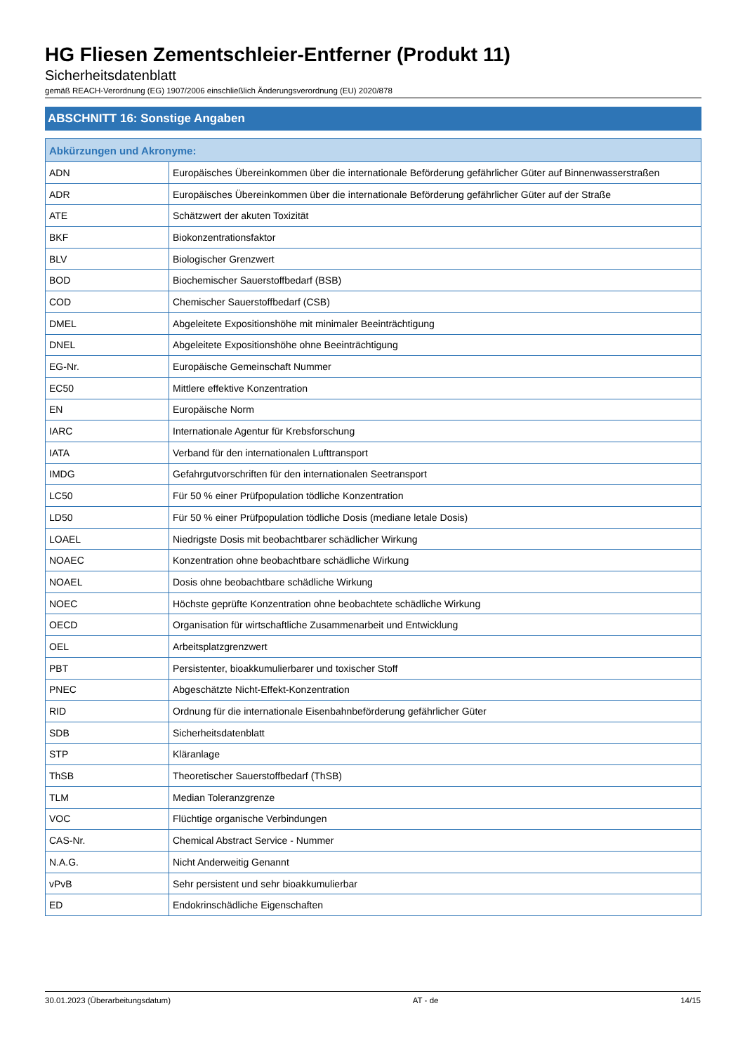HG Fliesen Zementschleier-Entferner (Produkt 11)
Sicherheitsdatenblatt
gemäß REACH-Verordnung (EG) 1907/2006 einschließlich Änderungsverordnung (EU) 2020/878
ABSCHNITT 16: Sonstige Angaben
| Abkürzungen und Akronyme: | |
| --- | --- |
| ADN | Europäisches Übereinkommen über die internationale Beförderung gefährlicher Güter auf Binnenwasserstraßen |
| ADR | Europäisches Übereinkommen über die internationale Beförderung gefährlicher Güter auf der Straße |
| ATE | Schätzwert der akuten Toxizität |
| BKF | Biokonzentrationsfaktor |
| BLV | Biologischer Grenzwert |
| BOD | Biochemischer Sauerstoffbedarf (BSB) |
| COD | Chemischer Sauerstoffbedarf (CSB) |
| DMEL | Abgeleitete Expositionshöhe mit minimaler Beeinträchtigung |
| DNEL | Abgeleitete Expositionshöhe ohne Beeinträchtigung |
| EG-Nr. | Europäische Gemeinschaft Nummer |
| EC50 | Mittlere effektive Konzentration |
| EN | Europäische Norm |
| IARC | Internationale Agentur für Krebsforschung |
| IATA | Verband für den internationalen Lufttransport |
| IMDG | Gefahrgutvorschriften für den internationalen Seetransport |
| LC50 | Für 50 % einer Prüfpopulation tödliche Konzentration |
| LD50 | Für 50 % einer Prüfpopulation tödliche Dosis (mediane letale Dosis) |
| LOAEL | Niedrigste Dosis mit beobachtbarer schädlicher Wirkung |
| NOAEC | Konzentration ohne beobachtbare schädliche Wirkung |
| NOAEL | Dosis ohne beobachtbare schädliche Wirkung |
| NOEC | Höchste geprüfte Konzentration ohne beobachtete schädliche Wirkung |
| OECD | Organisation für wirtschaftliche Zusammenarbeit und Entwicklung |
| OEL | Arbeitsplatzgrenzwert |
| PBT | Persistenter, bioakkumulierbarer und toxischer Stoff |
| PNEC | Abgeschätzte Nicht-Effekt-Konzentration |
| RID | Ordnung für die internationale Eisenbahnbeförderung gefährlicher Güter |
| SDB | Sicherheitsdatenblatt |
| STP | Kläranlage |
| ThSB | Theoretischer Sauerstoffbedarf (ThSB) |
| TLM | Median Toleranzgrenze |
| VOC | Flüchtige organische Verbindungen |
| CAS-Nr. | Chemical Abstract Service - Nummer |
| N.A.G. | Nicht Anderweitig Genannt |
| vPvB | Sehr persistent und sehr bioakkumulierbar |
| ED | Endokrinschädliche Eigenschaften |
30.01.2023 (Überarbeitungsdatum) AT - de 14/15